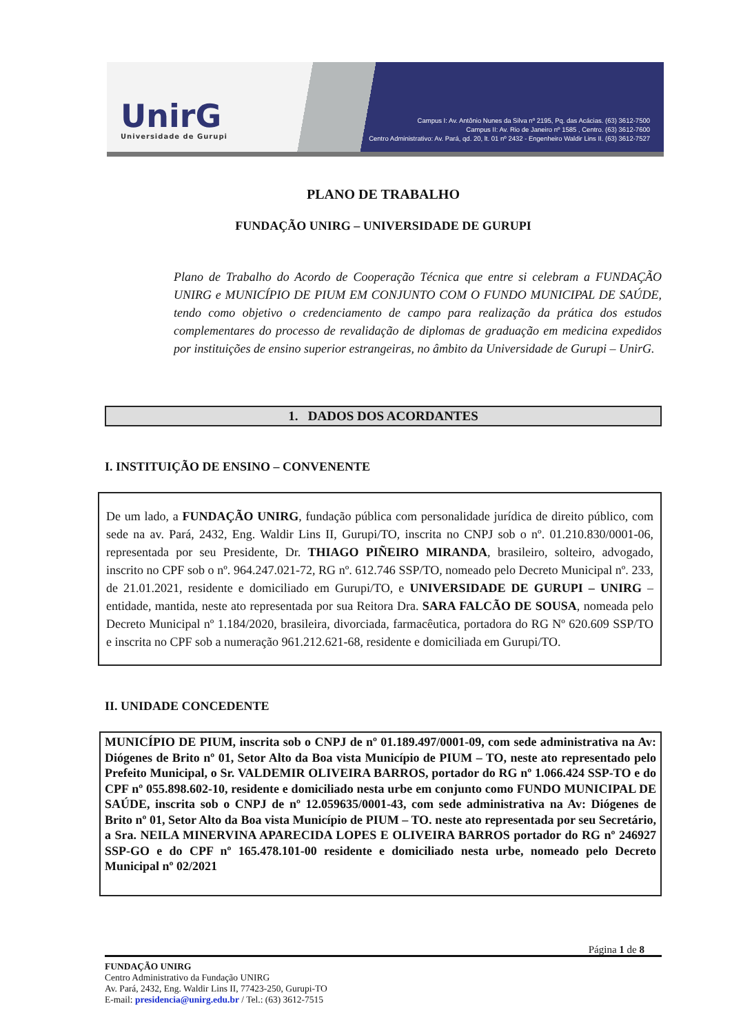UnirG
Universidade de Gurupi
Campus I: Av. Antônio Nunes da Silva nº 2195, Pq. das Acácias. (63) 3612-7500
Campus II: Av. Rio de Janeiro nº 1585 , Centro. (63) 3612-7600
Centro Administrativo: Av. Pará, qd. 20, lt. 01 nº 2432 - Engenheiro Waldir Lins II. (63) 3612-7527
PLANO DE TRABALHO
FUNDAÇÃO UNIRG – UNIVERSIDADE DE GURUPI
Plano de Trabalho do Acordo de Cooperação Técnica que entre si celebram a FUNDAÇÃO UNIRG e MUNICÍPIO DE PIUM EM CONJUNTO COM O FUNDO MUNICIPAL DE SAÚDE, tendo como objetivo o credenciamento de campo para realização da prática dos estudos complementares do processo de revalidação de diplomas de graduação em medicina expedidos por instituições de ensino superior estrangeiras, no âmbito da Universidade de Gurupi – UnirG.
1. DADOS DOS ACORDANTES
I. INSTITUIÇÃO DE ENSINO – CONVENENTE
De um lado, a FUNDAÇÃO UNIRG, fundação pública com personalidade jurídica de direito público, com sede na av. Pará, 2432, Eng. Waldir Lins II, Gurupi/TO, inscrita no CNPJ sob o nº. 01.210.830/0001-06, representada por seu Presidente, Dr. THIAGO PIÑEIRO MIRANDA, brasileiro, solteiro, advogado, inscrito no CPF sob o nº. 964.247.021-72, RG nº. 612.746 SSP/TO, nomeado pelo Decreto Municipal nº. 233, de 21.01.2021, residente e domiciliado em Gurupi/TO, e UNIVERSIDADE DE GURUPI – UNIRG – entidade, mantida, neste ato representada por sua Reitora Dra. SARA FALCÃO DE SOUSA, nomeada pelo Decreto Municipal nº 1.184/2020, brasileira, divorciada, farmacêutica, portadora do RG Nº 620.609 SSP/TO e inscrita no CPF sob a numeração 961.212.621-68, residente e domiciliada em Gurupi/TO.
II. UNIDADE CONCEDENTE
MUNICÍPIO DE PIUM, inscrita sob o CNPJ de nº 01.189.497/0001-09, com sede administrativa na Av: Diógenes de Brito nº 01, Setor Alto da Boa vista Município de PIUM – TO, neste ato representado pelo Prefeito Municipal, o Sr. VALDEMIR OLIVEIRA BARROS, portador do RG nº 1.066.424 SSP-TO e do CPF nº 055.898.602-10, residente e domiciliado nesta urbe em conjunto como FUNDO MUNICIPAL DE SAÚDE, inscrita sob o CNPJ de nº 12.059635/0001-43, com sede administrativa na Av: Diógenes de Brito nº 01, Setor Alto da Boa vista Município de PIUM – TO. neste ato representada por seu Secretário, a Sra. NEILA MINERVINA APARECIDA LOPES E OLIVEIRA BARROS portador do RG nº 246927 SSP-GO e do CPF nº 165.478.101-00 residente e domiciliado nesta urbe, nomeado pelo Decreto Municipal nº 02/2021
Página 1 de 8
FUNDAÇÃO UNIRG
Centro Administrativo da Fundação UNIRG
Av. Pará, 2432, Eng. Waldir Lins II, 77423-250, Gurupi-TO
E-mail: presidencia@unirg.edu.br / Tel.: (63) 3612-7515